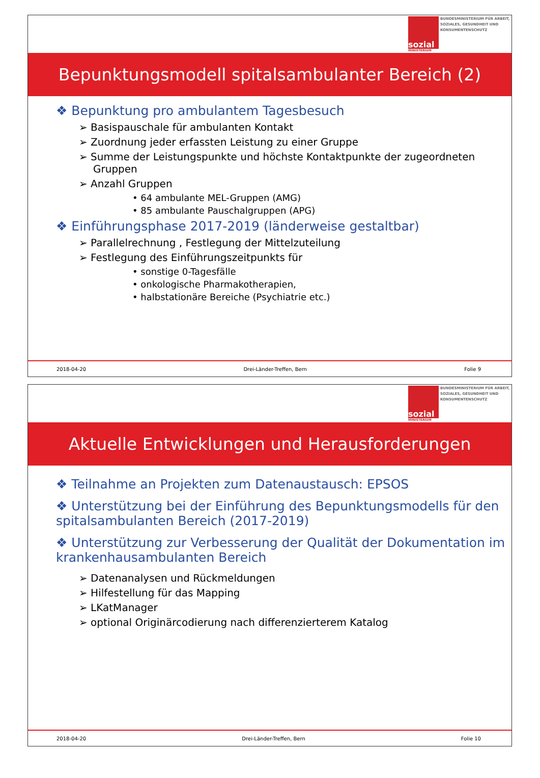sozial
MINISTERIUM
BUNDESMINISTERIUM FÜR ARBEIT, SOZIALES, GESUNDHEIT UND KONSUMENTENSCHUTZ
Bepunktungsmodell spitalsambulanter Bereich (2)
❖ Bepunktung pro ambulantem Tagesbesuch
➢ Basispauschale für ambulanten Kontakt
➢ Zuordnung jeder erfassten Leistung zu einer Gruppe
➢ Summe der Leistungspunkte und höchste Kontaktpunkte der zugeordneten Gruppen
➢ Anzahl Gruppen
• 64 ambulante MEL-Gruppen (AMG)
• 85 ambulante Pauschalgruppen (APG)
❖ Einführungsphase 2017-2019 (länderweise gestaltbar)
➢ Parallelrechnung , Festlegung der Mittelzuteilung
➢ Festlegung des Einführungszeitpunkts für
• sonstige 0-Tagesfälle
• onkologische Pharmakotherapien,
• halbstationäre Bereiche (Psychiatrie etc.)
2018-04-20 Drei-Länder-Treffen, Bern Folie 9
sozial
MINISTERIUM
BUNDESMINISTERIUM FÜR ARBEIT, SOZIALES, GESUNDHEIT UND KONSUMENTENSCHUTZ
Aktuelle Entwicklungen und Herausforderungen
❖ Teilnahme an Projekten zum Datenaustausch: EPSOS
❖ Unterstützung bei der Einführung des Bepunktungsmodells für den spitalsambulanten Bereich (2017-2019)
❖ Unterstützung zur Verbesserung der Qualität der Dokumentation im krankenhausambulanten Bereich
➢ Datenanalysen und Rückmeldungen
➢ Hilfestellung für das Mapping
➢ LKatManager
➢ optional Originärcodierung nach differenzierterem Katalog
2018-04-20 Drei-Länder-Treffen, Bern Folie 10